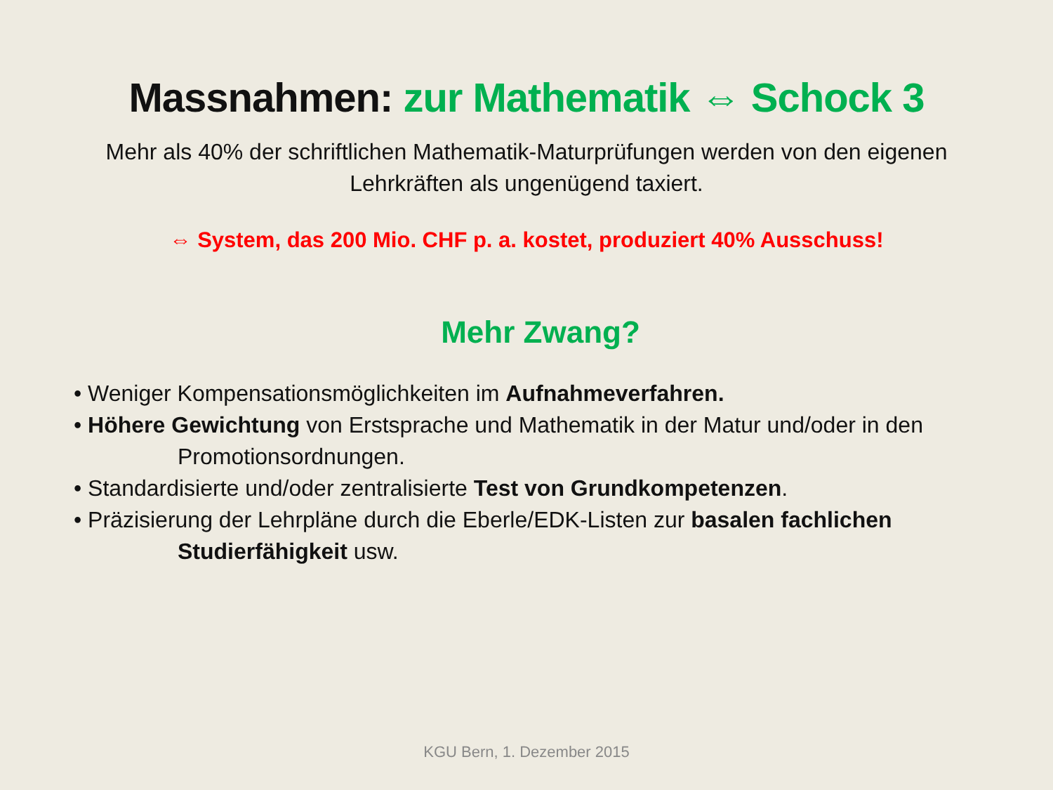Massnahmen: zur Mathematik ⇔ Schock 3
Mehr als 40% der schriftlichen Mathematik-Maturprüfungen werden von den eigenen Lehrkräften als ungenügend taxiert.
⇔ System, das 200 Mio. CHF p. a. kostet, produziert 40% Ausschuss!
Mehr Zwang?
• Weniger Kompensationsmöglichkeiten im Aufnahmeverfahren.
• Höhere Gewichtung von Erstsprache und Mathematik in der Matur und/oder in den
Promotionsordnungen.
• Standardisierte und/oder zentralisierte Test von Grundkompetenzen.
• Präzisierung der Lehrpläne durch die Eberle/EDK-Listen zur basalen fachlichen
Studierfähigkeit usw.
KGU Bern, 1. Dezember 2015